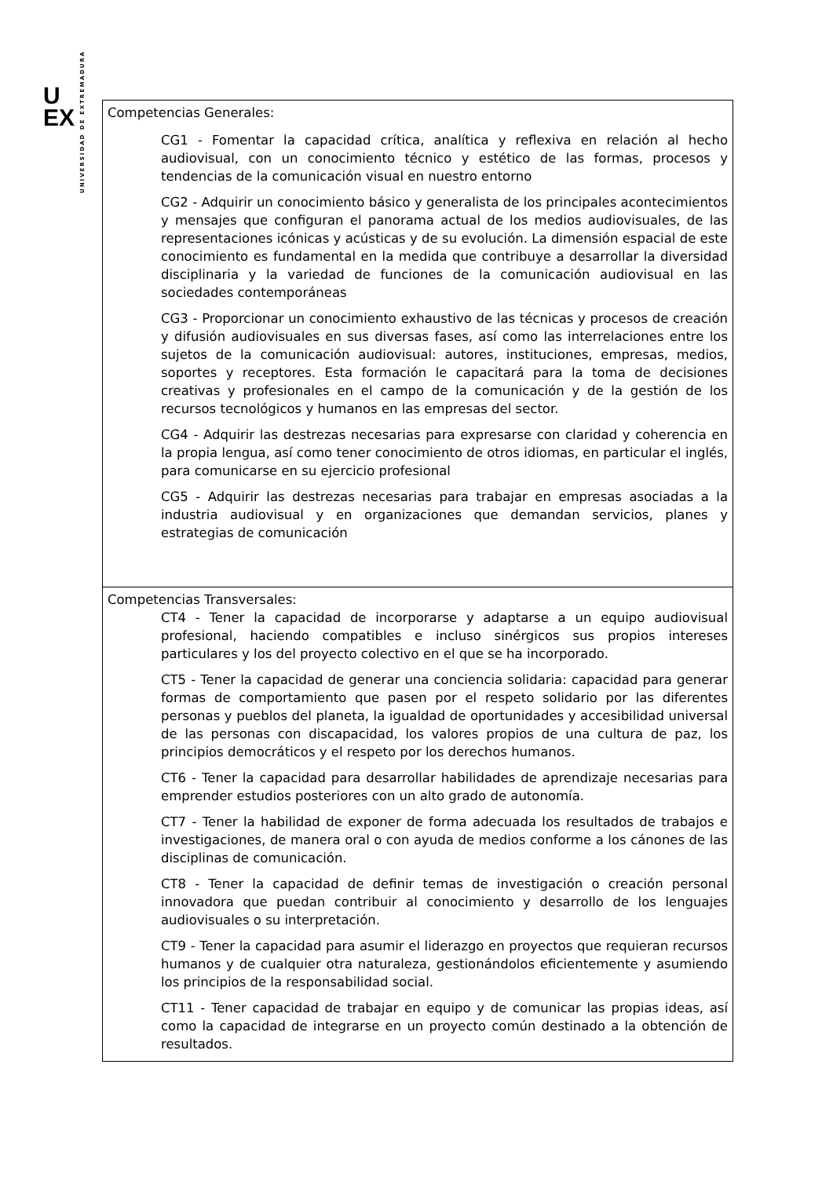U
EX
UNIVERSIDAD DE EXTREMADURA
| Competencias Generales: CG1 - Fomentar la capacidad crítica, analítica y reflexiva en relación al hecho audiovisual, con un conocimiento técnico y estético de las formas, procesos y tendencias de la comunicación visual en nuestro entorno CG2 - Adquirir un conocimiento básico y generalista de los principales acontecimientos y mensajes que configuran el panorama actual de los medios audiovisuales, de las representaciones icónicas y acústicas y de su evolución. La dimensión espacial de este conocimiento es fundamental en la medida que contribuye a desarrollar la diversidad disciplinaria y la variedad de funciones de la comunicación audiovisual en las sociedades contemporáneas CG3 - Proporcionar un conocimiento exhaustivo de las técnicas y procesos de creación y difusión audiovisuales en sus diversas fases, así como las interrelaciones entre los sujetos de la comunicación audiovisual: autores, instituciones, empresas, medios, soportes y receptores. Esta formación le capacitará para la toma de decisiones creativas y profesionales en el campo de la comunicación y de la gestión de los recursos tecnológicos y humanos en las empresas del sector. CG4 - Adquirir las destrezas necesarias para expresarse con claridad y coherencia en la propia lengua, así como tener conocimiento de otros idiomas, en particular el inglés, para comunicarse en su ejercicio profesional CG5 - Adquirir las destrezas necesarias para trabajar en empresas asociadas a la industria audiovisual y en organizaciones que demandan servicios, planes y estrategias de comunicación |
| Competencias Transversales: CT4 - Tener la capacidad de incorporarse y adaptarse a un equipo audiovisual profesional, haciendo compatibles e incluso sinérgicos sus propios intereses particulares y los del proyecto colectivo en el que se ha incorporado. CT5 - Tener la capacidad de generar una conciencia solidaria: capacidad para generar formas de comportamiento que pasen por el respeto solidario por las diferentes personas y pueblos del planeta, la igualdad de oportunidades y accesibilidad universal de las personas con discapacidad, los valores propios de una cultura de paz, los principios democráticos y el respeto por los derechos humanos. CT6 - Tener la capacidad para desarrollar habilidades de aprendizaje necesarias para emprender estudios posteriores con un alto grado de autonomía. CT7 - Tener la habilidad de exponer de forma adecuada los resultados de trabajos e investigaciones, de manera oral o con ayuda de medios conforme a los cánones de las disciplinas de comunicación. CT8 - Tener la capacidad de definir temas de investigación o creación personal innovadora que puedan contribuir al conocimiento y desarrollo de los lenguajes audiovisuales o su interpretación. CT9 - Tener la capacidad para asumir el liderazgo en proyectos que requieran recursos humanos y de cualquier otra naturaleza, gestionándolos eficientemente y asumiendo los principios de la responsabilidad social. CT11 - Tener capacidad de trabajar en equipo y de comunicar las propias ideas, así como la capacidad de integrarse en un proyecto común destinado a la obtención de resultados. |